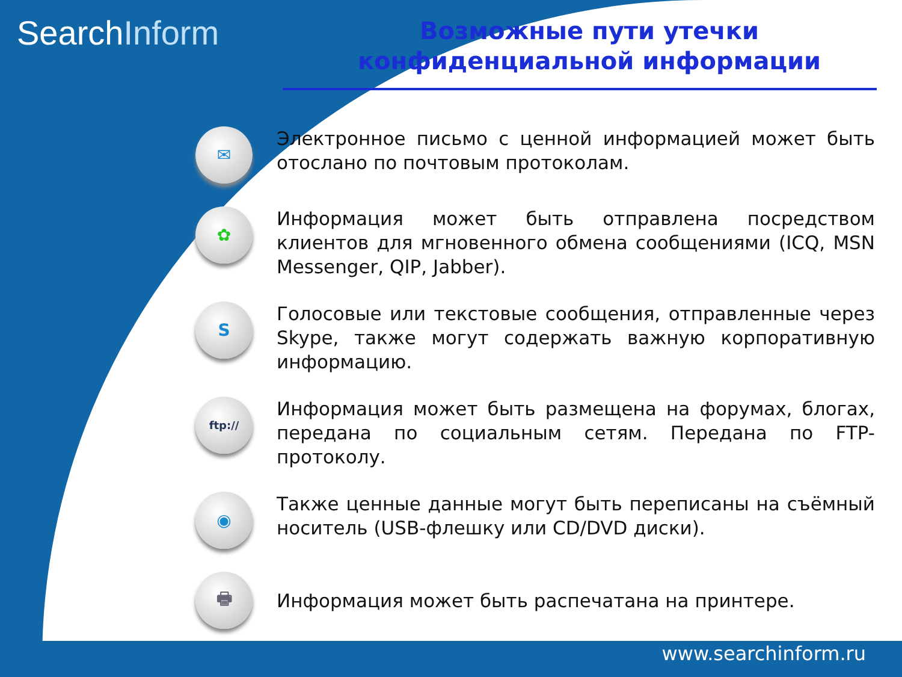SearchInform
Возможные пути утечки конфиденциальной информации
✉
Электронное письмо с ценной информацией может быть отослано по почтовым протоколам.
✿
Информация может быть отправлена посредством клиентов для мгновенного обмена сообщениями (ICQ, MSN Messenger, QIP, Jabber).
S
Голосовые или текстовые сообщения, отправленные через Skype, также могут содержать важную корпоративную информацию.
ftp://
Информация может быть размещена на форумах, блогах, передана по социальным сетям. Передана по FTP-протоколу.
◉
Также ценные данные могут быть переписаны на съёмный носитель (USB-флешку или CD/DVD диски).
🖶
Информация может быть распечатана на принтере.
www.searchinform.ru